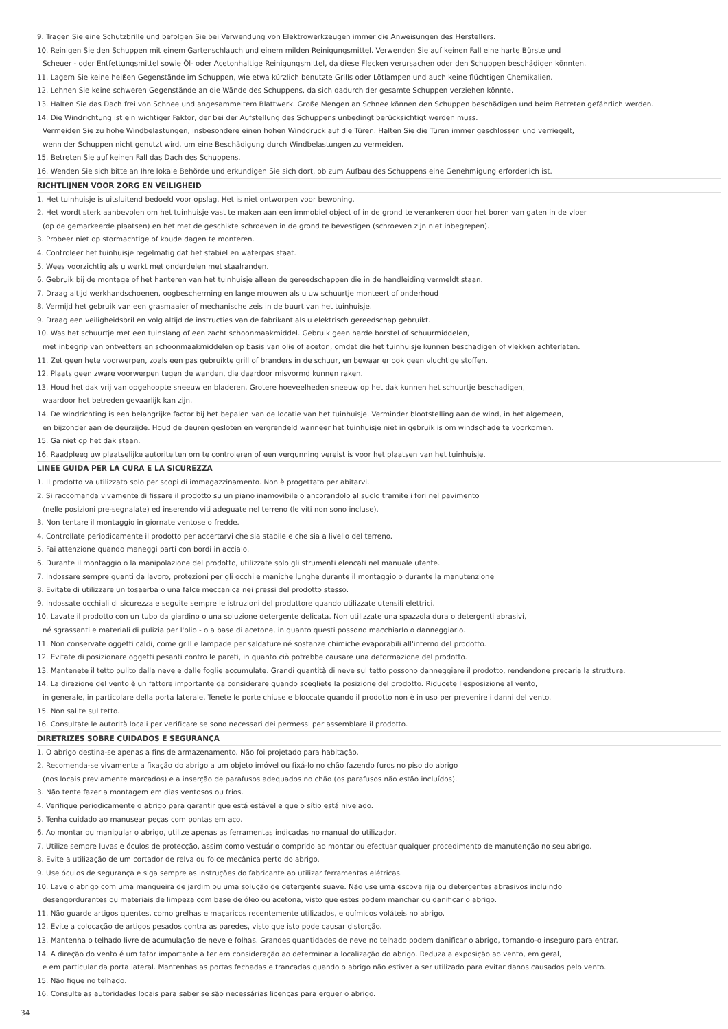9. Tragen Sie eine Schutzbrille und befolgen Sie bei Verwendung von Elektrowerkzeugen immer die Anweisungen des Herstellers.
10. Reinigen Sie den Schuppen mit einem Gartenschlauch und einem milden Reinigungsmittel. Verwenden Sie auf keinen Fall eine harte Bürste und
Scheuer - oder Entfettungsmittel sowie Öl- oder Acetonhaltige Reinigungsmittel, da diese Flecken verursachen oder den Schuppen beschädigen könnten.
11. Lagern Sie keine heißen Gegenstände im Schuppen, wie etwa kürzlich benutzte Grills oder Lötlampen und auch keine flüchtigen Chemikalien.
12. Lehnen Sie keine schweren Gegenstände an die Wände des Schuppens, da sich dadurch der gesamte Schuppen verziehen könnte.
13. Halten Sie das Dach frei von Schnee und angesammeltem Blattwerk. Große Mengen an Schnee können den Schuppen beschädigen und beim Betreten gefährlich werden.
14. Die Windrichtung ist ein wichtiger Faktor, der bei der Aufstellung des Schuppens unbedingt berücksichtigt werden muss.
Vermeiden Sie zu hohe Windbelastungen, insbesondere einen hohen Winddruck auf die Türen. Halten Sie die Türen immer geschlossen und verriegelt,
wenn der Schuppen nicht genutzt wird, um eine Beschädigung durch Windbelastungen zu vermeiden.
15. Betreten Sie auf keinen Fall das Dach des Schuppens.
16. Wenden Sie sich bitte an Ihre lokale Behörde und erkundigen Sie sich dort, ob zum Aufbau des Schuppens eine Genehmigung erforderlich ist.
RICHTLIJNEN VOOR ZORG EN VEILIGHEID
1. Het tuinhuisje is uitsluitend bedoeld voor opslag. Het is niet ontworpen voor bewoning.
2. Het wordt sterk aanbevolen om het tuinhuisje vast te maken aan een immobiel object of in de grond te verankeren door het boren van gaten in de vloer
(op de gemarkeerde plaatsen) en het met de geschikte schroeven in de grond te bevestigen (schroeven zijn niet inbegrepen).
3. Probeer niet op stormachtige of koude dagen te monteren.
4. Controleer het tuinhuisje regelmatig dat het stabiel en waterpas staat.
5. Wees voorzichtig als u werkt met onderdelen met staalranden.
6. Gebruik bij de montage of het hanteren van het tuinhuisje alleen de gereedschappen die in de handleiding vermeldt staan.
7. Draag altijd werkhandschoenen, oogbescherming en lange mouwen als u uw schuurtje monteert of onderhoud
8. Vermijd het gebruik van een grasmaaier of mechanische zeis in de buurt van het tuinhuisje.
9. Draag een veiligheidsbril en volg altijd de instructies van de fabrikant als u elektrisch gereedschap gebruikt.
10. Was het schuurtje met een tuinslang of een zacht schoonmaakmiddel. Gebruik geen harde borstel of schuurmiddelen,
met inbegrip van ontvetters en schoonmaakmiddelen op basis van olie of aceton, omdat die het tuinhuisje kunnen beschadigen of vlekken achterlaten.
11. Zet geen hete voorwerpen, zoals een pas gebruikte grill of branders in de schuur, en bewaar er ook geen vluchtige stoffen.
12. Plaats geen zware voorwerpen tegen de wanden, die daardoor misvormd kunnen raken.
13. Houd het dak vrij van opgehoopte sneeuw en bladeren. Grotere hoeveelheden sneeuw op het dak kunnen het schuurtje beschadigen,
waardoor het betreden gevaarlijk kan zijn.
14. De windrichting is een belangrijke factor bij het bepalen van de locatie van het tuinhuisje. Verminder blootstelling aan de wind, in het algemeen,
en bijzonder aan de deurzijde. Houd de deuren gesloten en vergrendeld wanneer het tuinhuisje niet in gebruik is om windschade te voorkomen.
15. Ga niet op het dak staan.
16. Raadpleeg uw plaatselijke autoriteiten om te controleren of een vergunning vereist is voor het plaatsen van het tuinhuisje.
LINEE GUIDA PER LA CURA E LA SICUREZZA
1. Il prodotto va utilizzato solo per scopi di immagazzinamento. Non è progettato per abitarvi.
2. Si raccomanda vivamente di fissare il prodotto su un piano inamovibile o ancorandolo al suolo tramite i fori nel pavimento
(nelle posizioni pre-segnalate) ed inserendo viti adeguate nel terreno (le viti non sono incluse).
3. Non tentare il montaggio in giornate ventose o fredde.
4. Controllate periodicamente il prodotto per accertarvi che sia stabile e che sia a livello del terreno.
5. Fai attenzione quando maneggi parti con bordi in acciaio.
6. Durante il montaggio o la manipolazione del prodotto, utilizzate solo gli strumenti elencati nel manuale utente.
7. Indossare sempre guanti da lavoro, protezioni per gli occhi e maniche lunghe durante il montaggio o durante la manutenzione
8. Evitate di utilizzare un tosaerba o una falce meccanica nei pressi del prodotto stesso.
9. Indossate occhiali di sicurezza e seguite sempre le istruzioni del produttore quando utilizzate utensili elettrici.
10. Lavate il prodotto con un tubo da giardino o una soluzione detergente delicata. Non utilizzate una spazzola dura o detergenti abrasivi,
né sgrassanti e materiali di pulizia per l'olio - o a base di acetone, in quanto questi possono macchiarlo o danneggiarlo.
11. Non conservate oggetti caldi, come grill e lampade per saldature né sostanze chimiche evaporabili all'interno del prodotto.
12. Evitate di posizionare oggetti pesanti contro le pareti, in quanto ciò potrebbe causare una deformazione del prodotto.
13. Mantenete il tetto pulito dalla neve e dalle foglie accumulate. Grandi quantità di neve sul tetto possono danneggiare il prodotto, rendendone precaria la struttura.
14. La direzione del vento è un fattore importante da considerare quando scegliete la posizione del prodotto. Riducete l'esposizione al vento,
in generale, in particolare della porta laterale. Tenete le porte chiuse e bloccate quando il prodotto non è in uso per prevenire i danni del vento.
15. Non salite sul tetto.
16. Consultate le autorità locali per verificare se sono necessari dei permessi per assemblare il prodotto.
DIRETRIZES SOBRE CUIDADOS E SEGURANÇA
1. O abrigo destina-se apenas a fins de armazenamento. Não foi projetado para habitação.
2. Recomenda-se vivamente a fixação do abrigo a um objeto imóvel ou fixá-lo no chão fazendo furos no piso do abrigo
(nos locais previamente marcados) e a inserção de parafusos adequados no chão (os parafusos não estão incluídos).
3. Não tente fazer a montagem em dias ventosos ou frios.
4. Verifique periodicamente o abrigo para garantir que está estável e que o sítio está nivelado.
5. Tenha cuidado ao manusear peças com pontas em aço.
6. Ao montar ou manipular o abrigo, utilize apenas as ferramentas indicadas no manual do utilizador.
7. Utilize sempre luvas e óculos de protecção, assim como vestuário comprido ao montar ou efectuar qualquer procedimento de manutenção no seu abrigo.
8. Evite a utilização de um cortador de relva ou foice mecânica perto do abrigo.
9. Use óculos de segurança e siga sempre as instruções do fabricante ao utilizar ferramentas elétricas.
10. Lave o abrigo com uma mangueira de jardim ou uma solução de detergente suave. Não use uma escova rija ou detergentes abrasivos incluindo
desengordurantes ou materiais de limpeza com base de óleo ou acetona, visto que estes podem manchar ou danificar o abrigo.
11. Não guarde artigos quentes, como grelhas e maçaricos recentemente utilizados, e químicos voláteis no abrigo.
12. Evite a colocação de artigos pesados contra as paredes, visto que isto pode causar distorção.
13. Mantenha o telhado livre de acumulação de neve e folhas. Grandes quantidades de neve no telhado podem danificar o abrigo, tornando-o inseguro para entrar.
14. A direção do vento é um fator importante a ter em consideração ao determinar a localização do abrigo. Reduza a exposição ao vento, em geral,
e em particular da porta lateral. Mantenhas as portas fechadas e trancadas quando o abrigo não estiver a ser utilizado para evitar danos causados pelo vento.
15. Não fique no telhado.
16. Consulte as autoridades locais para saber se são necessárias licenças para erguer o abrigo.
34